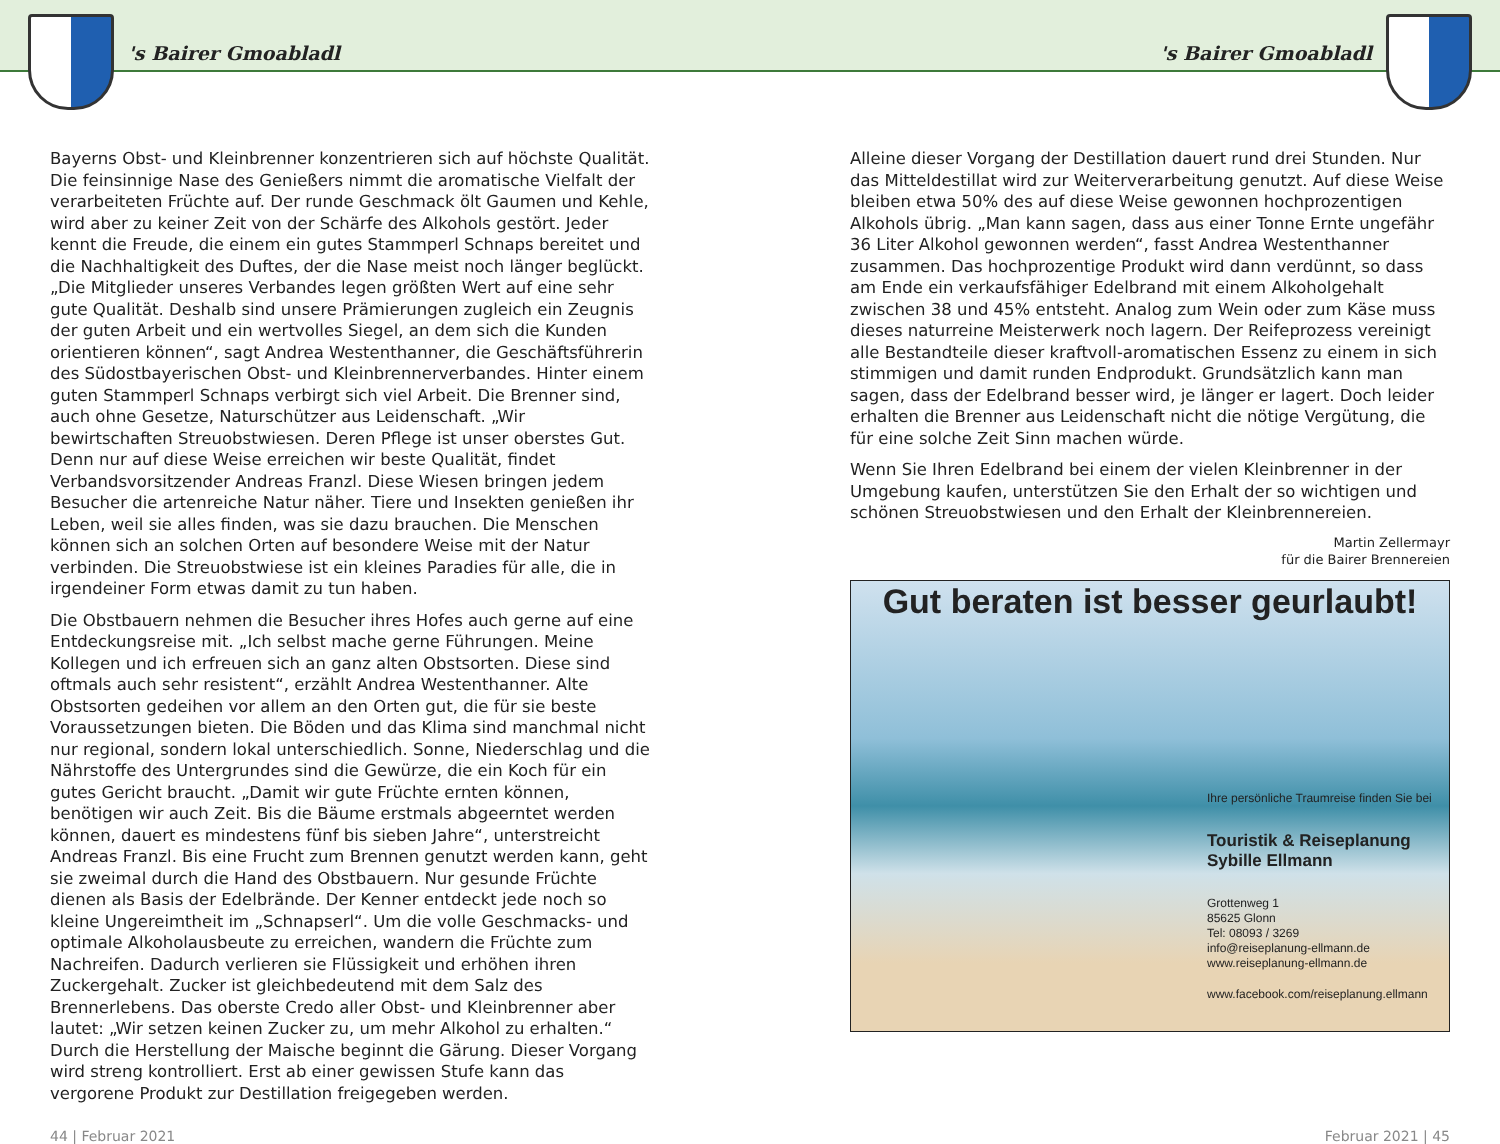's Bairer Gmoabladl 's Bairer Gmoabladl
Bayerns Obst- und Kleinbrenner konzentrieren sich auf höchste Qualität. Die feinsinnige Nase des Genießers nimmt die aromatische Vielfalt der verarbeiteten Früchte auf. Der runde Geschmack ölt Gaumen und Kehle, wird aber zu keiner Zeit von der Schärfe des Alkohols gestört. Jeder kennt die Freude, die einem ein gutes Stammperl Schnaps bereitet und die Nachhaltigkeit des Duftes, der die Nase meist noch länger beglückt. „Die Mitglieder unseres Verbandes legen größten Wert auf eine sehr gute Qualität. Deshalb sind unsere Prämierungen zugleich ein Zeugnis der guten Arbeit und ein wertvolles Siegel, an dem sich die Kunden orientieren können“, sagt Andrea Westenthanner, die Geschäftsführerin des Südostbayerischen Obst- und Kleinbrennerverbandes. Hinter einem guten Stammperl Schnaps verbirgt sich viel Arbeit. Die Brenner sind, auch ohne Gesetze, Naturschützer aus Leidenschaft. „Wir bewirtschaften Streuobstwiesen. Deren Pflege ist unser oberstes Gut. Denn nur auf diese Weise erreichen wir beste Qualität, findet Verbandsvorsitzender Andreas Franzl. Diese Wiesen bringen jedem Besucher die artenreiche Natur näher. Tiere und Insekten genießen ihr Leben, weil sie alles finden, was sie dazu brauchen. Die Menschen können sich an solchen Orten auf besondere Weise mit der Natur verbinden. Die Streuobstwiese ist ein kleines Paradies für alle, die in irgendeiner Form etwas damit zu tun haben.
Die Obstbauern nehmen die Besucher ihres Hofes auch gerne auf eine Entdeckungsreise mit. „Ich selbst mache gerne Führungen. Meine Kollegen und ich erfreuen sich an ganz alten Obstsorten. Diese sind oftmals auch sehr resistent“, erzählt Andrea Westenthanner. Alte Obstsorten gedeihen vor allem an den Orten gut, die für sie beste Voraussetzungen bieten. Die Böden und das Klima sind manchmal nicht nur regional, sondern lokal unterschiedlich. Sonne, Niederschlag und die Nährstoffe des Untergrundes sind die Gewürze, die ein Koch für ein gutes Gericht braucht. „Damit wir gute Früchte ernten können, benötigen wir auch Zeit. Bis die Bäume erstmals abgeerntet werden können, dauert es mindestens fünf bis sieben Jahre“, unterstreicht Andreas Franzl. Bis eine Frucht zum Brennen genutzt werden kann, geht sie zweimal durch die Hand des Obstbauern. Nur gesunde Früchte dienen als Basis der Edelbrände. Der Kenner entdeckt jede noch so kleine Ungereimtheit im „Schnapserl“. Um die volle Geschmacks- und optimale Alkoholausbeute zu erreichen, wandern die Früchte zum Nachreifen. Dadurch verlieren sie Flüssigkeit und erhöhen ihren Zuckergehalt. Zucker ist gleichbedeutend mit dem Salz des Brennerlebens. Das oberste Credo aller Obst- und Kleinbrenner aber lautet: „Wir setzen keinen Zucker zu, um mehr Alkohol zu erhalten.“ Durch die Herstellung der Maische beginnt die Gärung. Dieser Vorgang wird streng kontrolliert. Erst ab einer gewissen Stufe kann das vergorene Produkt zur Destillation freigegeben werden.
Alleine dieser Vorgang der Destillation dauert rund drei Stunden. Nur das Mitteldestillat wird zur Weiterverarbeitung genutzt. Auf diese Weise bleiben etwa 50% des auf diese Weise gewonnen hochprozentigen Alkohols übrig. „Man kann sagen, dass aus einer Tonne Ernte ungefähr 36 Liter Alkohol gewonnen werden“, fasst Andrea Westenthanner zusammen. Das hochprozentige Produkt wird dann verdünnt, so dass am Ende ein verkaufsfähiger Edelbrand mit einem Alkoholgehalt zwischen 38 und 45% entsteht. Analog zum Wein oder zum Käse muss dieses naturreine Meisterwerk noch lagern. Der Reifeprozess vereinigt alle Bestandteile dieser kraftvoll-aromatischen Essenz zu einem in sich stimmigen und damit runden Endprodukt. Grundsätzlich kann man sagen, dass der Edelbrand besser wird, je länger er lagert. Doch leider erhalten die Brenner aus Leidenschaft nicht die nötige Vergütung, die für eine solche Zeit Sinn machen würde.
Wenn Sie Ihren Edelbrand bei einem der vielen Kleinbrenner in der Umgebung kaufen, unterstützen Sie den Erhalt der so wichtigen und schönen Streuobstwiesen und den Erhalt der Kleinbrennereien.
Martin Zellermayr
für die Bairer Brennereien
Gut beraten ist besser geurlaubt!
Ihre persönliche Traumreise finden Sie bei
Touristik & Reiseplanung
Sybille Ellmann
Grottenweg 1
85625 Glonn
Tel: 08093 / 3269
info@reiseplanung-ellmann.de
www.reiseplanung-ellmann.de
www.facebook.com/reiseplanung.ellmann
44 | Februar 2021 Februar 2021 | 45